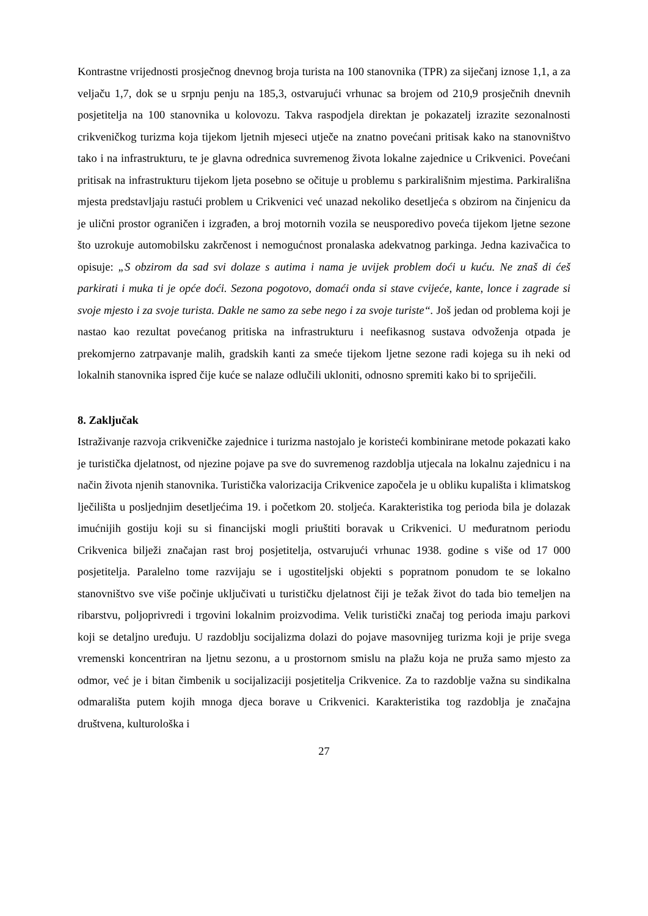Kontrastne vrijednosti prosječnog dnevnog broja turista na 100 stanovnika (TPR) za siječanj iznose 1,1, a za veljaču 1,7, dok se u srpnju penju na 185,3, ostvarujući vrhunac sa brojem od 210,9 prosječnih dnevnih posjetitelja na 100 stanovnika u kolovozu. Takva raspodjela direktan je pokazatelj izrazite sezonalnosti crikveničkog turizma koja tijekom ljetnih mjeseci utječe na znatno povećani pritisak kako na stanovništvo tako i na infrastrukturu, te je glavna odrednica suvremenog života lokalne zajednice u Crikvenici. Povećani pritisak na infrastrukturu tijekom ljeta posebno se očituje u problemu s parkirališnim mjestima. Parkirališna mjesta predstavljaju rastući problem u Crikvenici već unazad nekoliko desetljeća s obzirom na činjenicu da je ulični prostor ograničen i izgrađen, a broj motornih vozila se neusporedivo poveća tijekom ljetne sezone što uzrokuje automobilsku zakrčenost i nemogućnost pronalaska adekvatnog parkinga. Jedna kazivačica to opisuje: „S obzirom da sad svi dolaze s autima i nama je uvijek problem doći u kuću. Ne znaš di ćeš parkirati i muka ti je opće doći. Sezona pogotovo, domaći onda si stave cvijeće, kante, lonce i zagrade si svoje mjesto i za svoje turista. Dakle ne samo za sebe nego i za svoje turiste“. Još jedan od problema koji je nastao kao rezultat povećanog pritiska na infrastrukturu i neefikasnog sustava odvoženja otpada je prekomjerno zatrpavanje malih, gradskih kanti za smeće tijekom ljetne sezone radi kojega su ih neki od lokalnih stanovnika ispred čije kuće se nalaze odlučili ukloniti, odnosno spremiti kako bi to spriječili.
8. Zaključak
Istraživanje razvoja crikveničke zajednice i turizma nastojalo je koristeći kombinirane metode pokazati kako je turistička djelatnost, od njezine pojave pa sve do suvremenog razdoblja utjecala na lokalnu zajednicu i na način života njenih stanovnika. Turistička valorizacija Crikvenice započela je u obliku kupališta i klimatskog lječilišta u posljednjim desetljećima 19. i početkom 20. stoljeća. Karakteristika tog perioda bila je dolazak imućnijih gostiju koji su si financijski mogli priuštiti boravak u Crikvenici. U međuratnom periodu Crikvenica bilježi značajan rast broj posjetitelja, ostvarujući vrhunac 1938. godine s više od 17 000 posjetitelja. Paralelno tome razvijaju se i ugostiteljski objekti s popratnom ponudom te se lokalno stanovništvo sve više počinje uključivati u turističku djelatnost čiji je težak život do tada bio temeljen na ribarstvu, poljoprivredi i trgovini lokalnim proizvodima. Velik turistički značaj tog perioda imaju parkovi koji se detaljno uređuju. U razdoblju socijalizma dolazi do pojave masovnijeg turizma koji je prije svega vremenski koncentriran na ljetnu sezonu, a u prostornom smislu na plažu koja ne pruža samo mjesto za odmor, već je i bitan čimbenik u socijalizaciji posjetitelja Crikvenice. Za to razdoblje važna su sindikalna odmarališta putem kojih mnoga djeca borave u Crikvenici. Karakteristika tog razdoblja je značajna društvena, kulturološka i
27